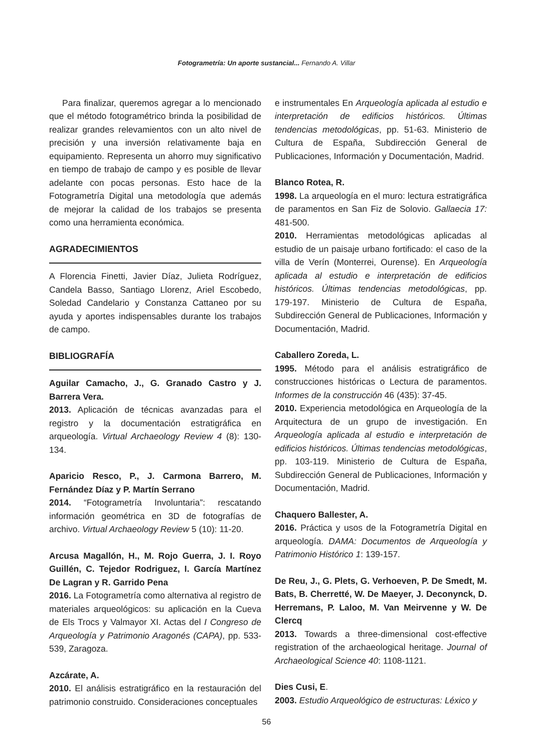Fotogrametría: Un aporte sustancial... Fernando A. Villar
Para finalizar, queremos agregar a lo mencionado que el método fotogramétrico brinda la posibilidad de realizar grandes relevamientos con un alto nivel de precisión y una inversión relativamente baja en equipamiento. Representa un ahorro muy significativo en tiempo de trabajo de campo y es posible de llevar adelante con pocas personas. Esto hace de la Fotogrametría Digital una metodología que además de mejorar la calidad de los trabajos se presenta como una herramienta económica.
AGRADECIMIENTOS
A Florencia Finetti, Javier Díaz, Julieta Rodríguez, Candela Basso, Santiago Llorenz, Ariel Escobedo, Soledad Candelario y Constanza Cattaneo por su ayuda y aportes indispensables durante los trabajos de campo.
BIBLIOGRAFÍA
Aguilar Camacho, J., G. Granado Castro y J. Barrera Vera.
2013. Aplicación de técnicas avanzadas para el registro y la documentación estratigráfica en arqueología. Virtual Archaeology Review 4 (8): 130-134.
Aparicio Resco, P., J. Carmona Barrero, M. Fernández Díaz y P. Martín Serrano
2014. “Fotogrametría Involuntaria”: rescatando información geométrica en 3D de fotografías de archivo. Virtual Archaeology Review 5 (10): 11-20.
Arcusa Magallón, H., M. Rojo Guerra, J. I. Royo Guillén, C. Tejedor Rodriguez, I. García Martínez De Lagran y R. Garrido Pena
2016. La Fotogrametría como alternativa al registro de materiales arqueológicos: su aplicación en la Cueva de Els Trocs y Valmayor XI. Actas del I Congreso de Arqueología y Patrimonio Aragonés (CAPA), pp. 533-539, Zaragoza.
Azcárate, A.
2010. El análisis estratigráfico en la restauración del patrimonio construido. Consideraciones conceptuales
e instrumentales En Arqueología aplicada al estudio e interpretación de edificios históricos. Últimas tendencias metodológicas, pp. 51-63. Ministerio de Cultura de España, Subdirección General de Publicaciones, Información y Documentación, Madrid.
Blanco Rotea, R.
1998. La arqueología en el muro: lectura estratigráfica de paramentos en San Fiz de Solovio. Gallaecia 17: 481-500.
2010. Herramientas metodológicas aplicadas al estudio de un paisaje urbano fortificado: el caso de la villa de Verín (Monterrei, Ourense). En Arqueología aplicada al estudio e interpretación de edificios históricos. Últimas tendencias metodológicas, pp. 179-197. Ministerio de Cultura de España, Subdirección General de Publicaciones, Información y Documentación, Madrid.
Caballero Zoreda, L.
1995. Método para el análisis estratigráfico de construcciones históricas o Lectura de paramentos. Informes de la construcción 46 (435): 37-45.
2010. Experiencia metodológica en Arqueología de la Arquitectura de un grupo de investigación. En Arqueología aplicada al estudio e interpretación de edificios históricos. Últimas tendencias metodológicas, pp. 103-119. Ministerio de Cultura de España, Subdirección General de Publicaciones, Información y Documentación, Madrid.
Chaquero Ballester, A.
2016. Práctica y usos de la Fotogrametría Digital en arqueología. DAMA: Documentos de Arqueología y Patrimonio Histórico 1: 139-157.
De Reu, J., G. Plets, G. Verhoeven, P. De Smedt, M. Bats, B. Cherretté, W. De Maeyer, J. Deconynck, D. Herremans, P. Laloo, M. Van Meirvenne y W. De Clercq
2013. Towards a three-dimensional cost-effective registration of the archaeological heritage. Journal of Archaeological Science 40: 1108-1121.
Dies Cusi, E.
2003. Estudio Arqueológico de estructuras: Léxico y
56